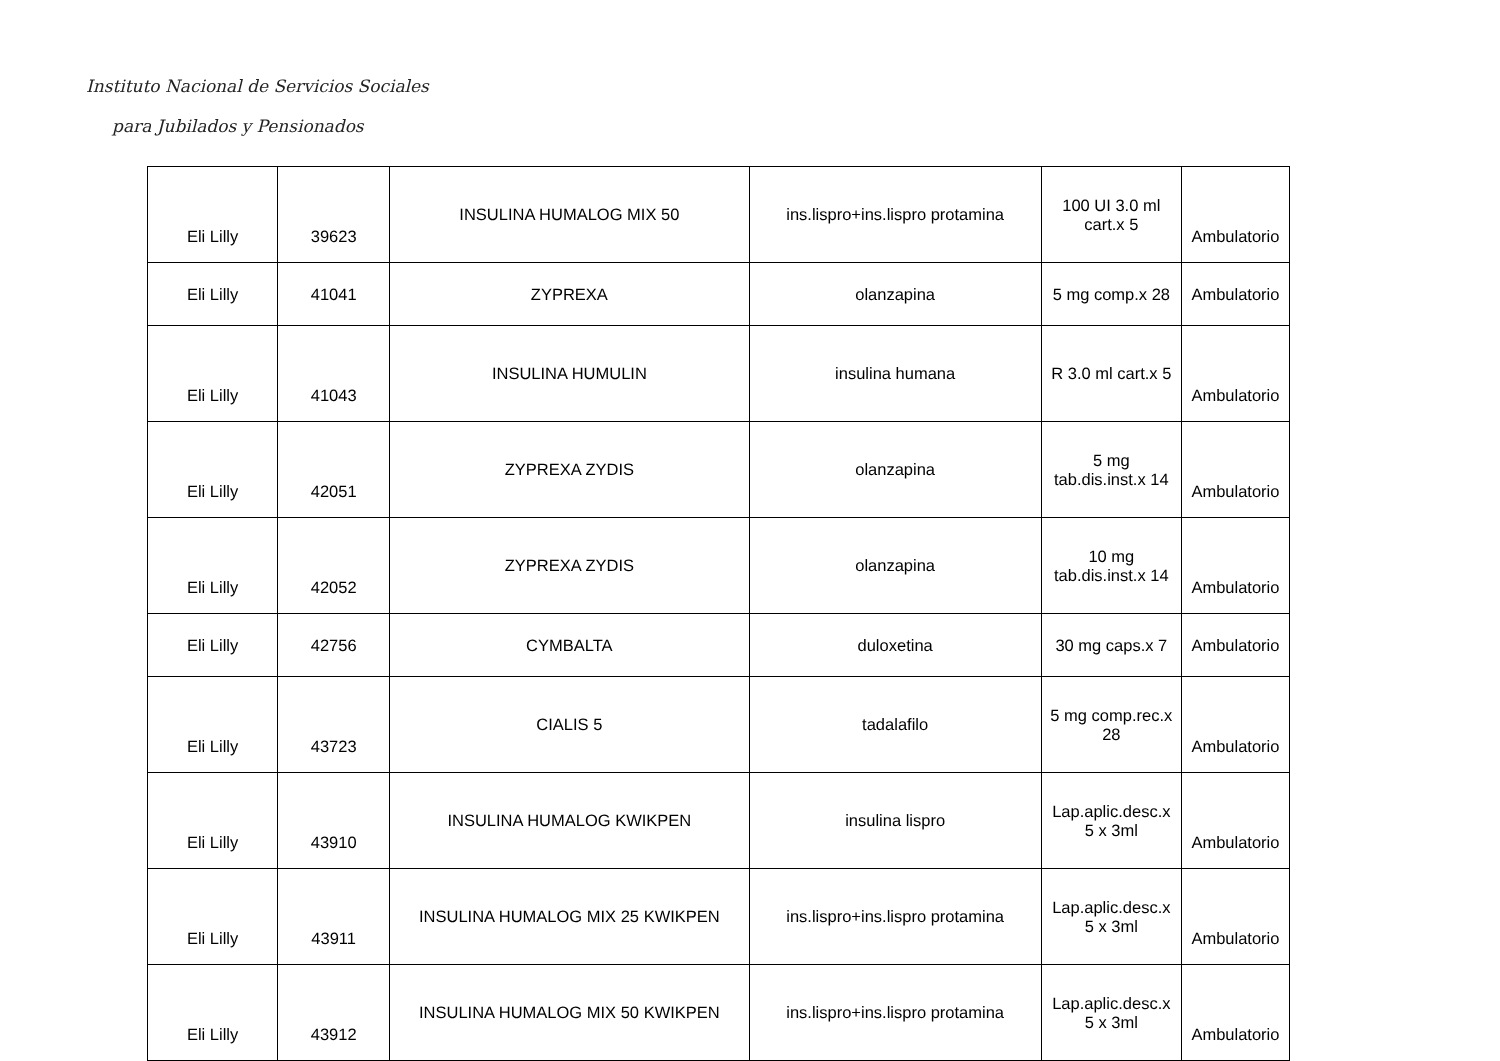Instituto Nacional de Servicios Sociales
para Jubilados y Pensionados
| Eli Lilly | 39623 | INSULINA HUMALOG MIX 50 | ins.lispro+ins.lispro protamina | 100 UI 3.0 ml cart.x 5 | Ambulatorio |
| Eli Lilly | 41041 | ZYPREXA | olanzapina | 5 mg comp.x 28 | Ambulatorio |
| Eli Lilly | 41043 | INSULINA HUMULIN | insulina humana | R 3.0 ml cart.x 5 | Ambulatorio |
| Eli Lilly | 42051 | ZYPREXA ZYDIS | olanzapina | 5 mg tab.dis.inst.x 14 | Ambulatorio |
| Eli Lilly | 42052 | ZYPREXA ZYDIS | olanzapina | 10 mg tab.dis.inst.x 14 | Ambulatorio |
| Eli Lilly | 42756 | CYMBALTA | duloxetina | 30 mg caps.x 7 | Ambulatorio |
| Eli Lilly | 43723 | CIALIS 5 | tadalafilo | 5 mg comp.rec.x 28 | Ambulatorio |
| Eli Lilly | 43910 | INSULINA HUMALOG KWIKPEN | insulina lispro | Lap.aplic.desc.x 5 x 3ml | Ambulatorio |
| Eli Lilly | 43911 | INSULINA HUMALOG MIX 25 KWIKPEN | ins.lispro+ins.lispro protamina | Lap.aplic.desc.x 5 x 3ml | Ambulatorio |
| Eli Lilly | 43912 | INSULINA HUMALOG MIX 50 KWIKPEN | ins.lispro+ins.lispro protamina | Lap.aplic.desc.x 5 x 3ml | Ambulatorio |